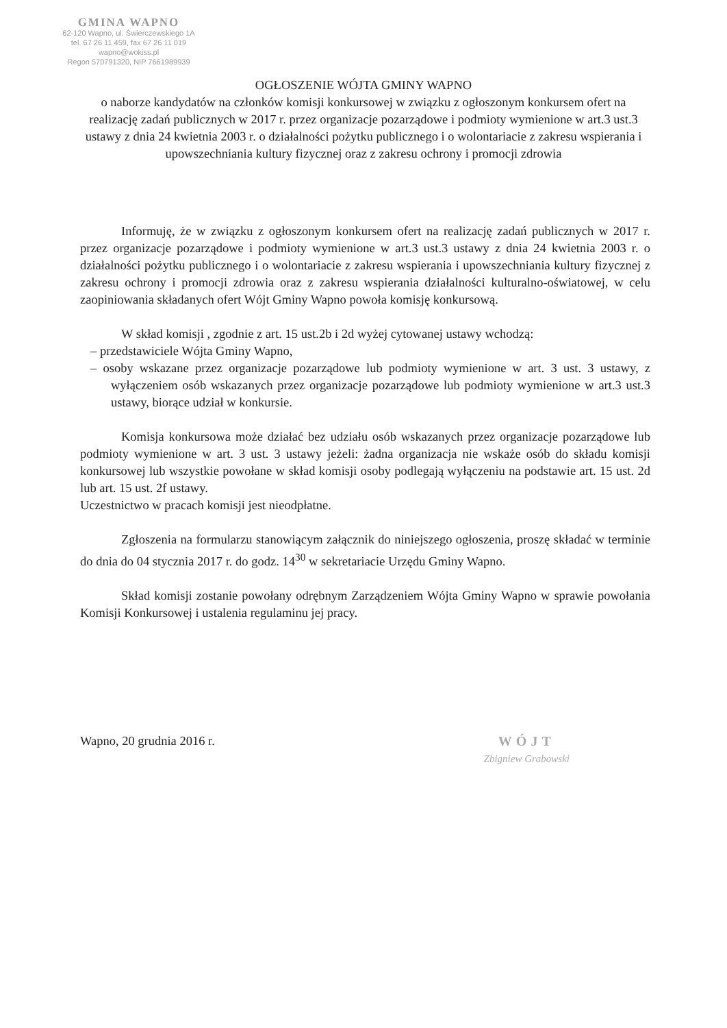GMINA WAPNO
62-120 Wapno, ul. Świerczewskiego 1A
tel. 67 26 11 459, fax 67 26 11 019
wapno@wokiss.pl
Regon 570791320, NIP 7661989939
OGŁOSZENIE WÓJTA GMINY WAPNO
o naborze kandydatów na członków komisji konkursowej w związku z ogłoszonym konkursem ofert na realizację zadań publicznych w 2017 r. przez organizacje pozarządowe i podmioty wymienione w art.3 ust.3 ustawy z dnia 24 kwietnia 2003 r. o działalności pożytku publicznego i o wolontariacie z zakresu wspierania i upowszechniania kultury fizycznej oraz z zakresu ochrony i promocji zdrowia
Informuję, że w związku z ogłoszonym konkursem ofert na realizację zadań publicznych w 2017 r. przez organizacje pozarządowe i podmioty wymienione w art.3 ust.3 ustawy z dnia 24 kwietnia 2003 r. o działalności pożytku publicznego i o wolontariacie z zakresu wspierania i upowszechniania kultury fizycznej z zakresu ochrony i promocji zdrowia oraz z zakresu wspierania działalności kulturalno-oświatowej, w celu zaopiniowania składanych ofert Wójt Gminy Wapno powoła komisję konkursową.
W skład komisji , zgodnie z art. 15 ust.2b i 2d wyżej cytowanej ustawy wchodzą:
– przedstawiciele Wójta Gminy Wapno,
– osoby wskazane przez organizacje pozarządowe lub podmioty wymienione w art. 3 ust. 3 ustawy, z wyłączeniem osób wskazanych przez organizacje pozarządowe lub podmioty wymienione w art.3 ust.3 ustawy, biorące udział w konkursie.
Komisja konkursowa może działać bez udziału osób wskazanych przez organizacje pozarządowe lub podmioty wymienione w art. 3 ust. 3 ustawy jeżeli: żadna organizacja nie wskaże osób do składu komisji konkursowej lub wszystkie powołane w skład komisji osoby podlegają wyłączeniu na podstawie art. 15 ust. 2d lub art. 15 ust. 2f ustawy.
Uczestnictwo w pracach komisji jest nieodpłatne.
Zgłoszenia na formularzu stanowiącym załącznik do niniejszego ogłoszenia, proszę składać w terminie do dnia do 04 stycznia 2017 r. do godz. 14<sup>30</sup> w sekretariacie Urzędu Gminy Wapno.
Skład komisji zostanie powołany odrębnym Zarządzeniem Wójta Gminy Wapno w sprawie powołania Komisji Konkursowej i ustalenia regulaminu jej pracy.
Wapno, 20 grudnia 2016 r. WÓJT
Zbigniew Grabowski